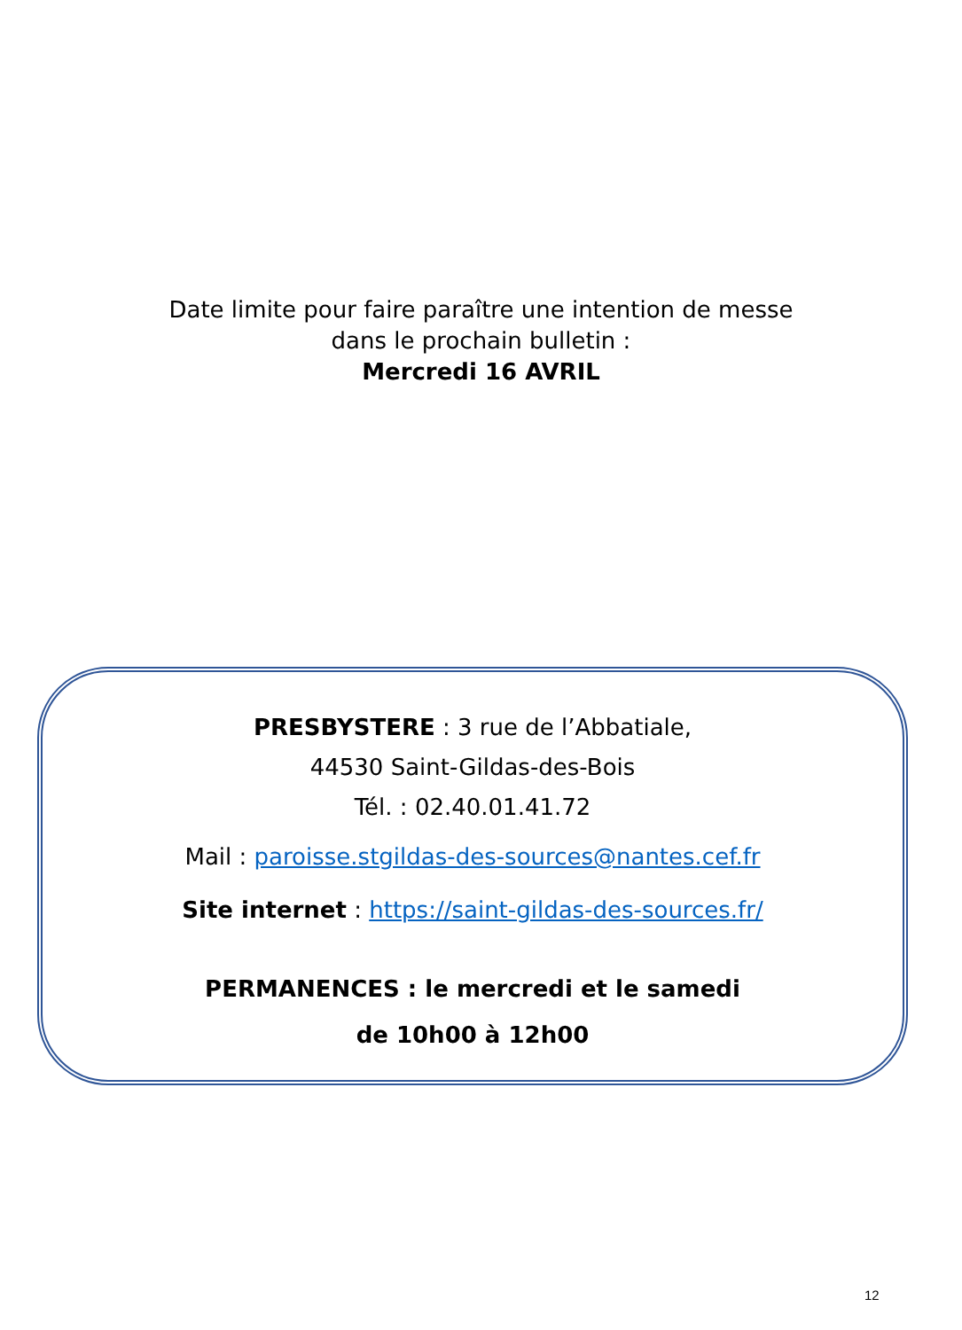Date limite pour faire paraître une intention de messe
dans le prochain bulletin :
Mercredi 16 AVRIL
PRESBYSTERE : 3 rue de l’Abbatiale,
44530 Saint-Gildas-des-Bois
Tél. : 02.40.01.41.72
Mail : paroisse.stgildas-des-sources@nantes.cef.fr
Site internet : https://saint-gildas-des-sources.fr/
PERMANENCES : le mercredi et le samedi
de 10h00 à 12h00
12